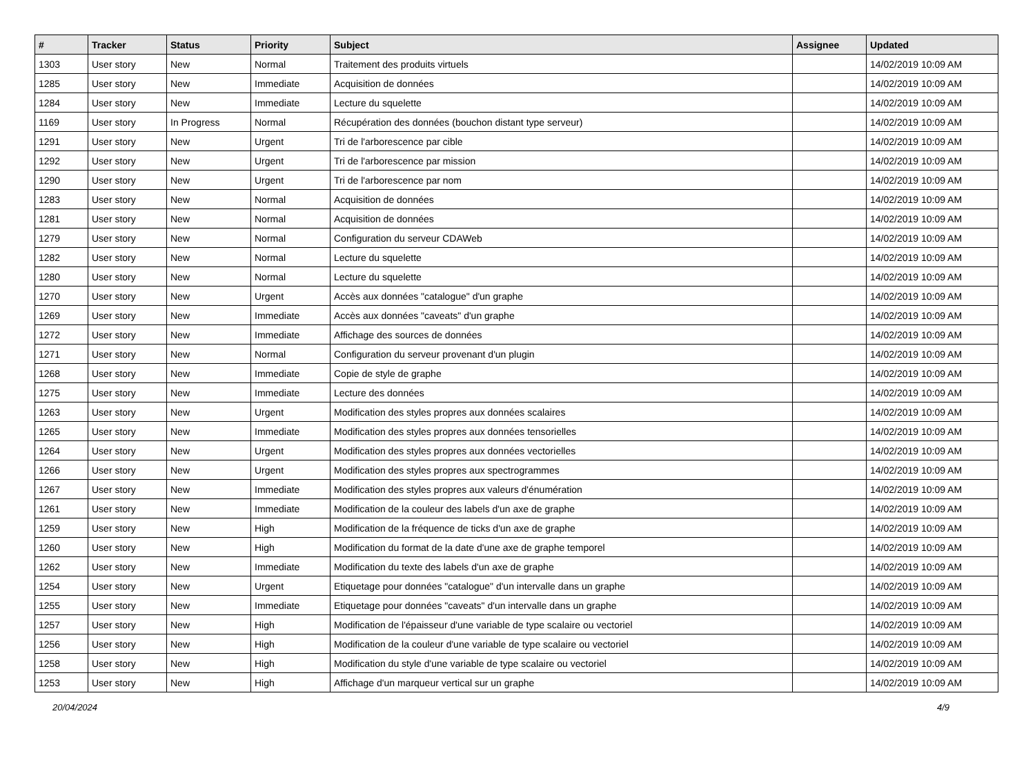| # | Tracker | Status | Priority | Subject | Assignee | Updated |
| --- | --- | --- | --- | --- | --- | --- |
| 1303 | User story | New | Normal | Traitement des produits virtuels | | 14/02/2019 10:09 AM |
| 1285 | User story | New | Immediate | Acquisition de données | | 14/02/2019 10:09 AM |
| 1284 | User story | New | Immediate | Lecture du squelette | | 14/02/2019 10:09 AM |
| 1169 | User story | In Progress | Normal | Récupération des données (bouchon distant type serveur) | | 14/02/2019 10:09 AM |
| 1291 | User story | New | Urgent | Tri de l'arborescence par cible | | 14/02/2019 10:09 AM |
| 1292 | User story | New | Urgent | Tri de l'arborescence par mission | | 14/02/2019 10:09 AM |
| 1290 | User story | New | Urgent | Tri de l'arborescence par nom | | 14/02/2019 10:09 AM |
| 1283 | User story | New | Normal | Acquisition de données | | 14/02/2019 10:09 AM |
| 1281 | User story | New | Normal | Acquisition de données | | 14/02/2019 10:09 AM |
| 1279 | User story | New | Normal | Configuration du serveur CDAWeb | | 14/02/2019 10:09 AM |
| 1282 | User story | New | Normal | Lecture du squelette | | 14/02/2019 10:09 AM |
| 1280 | User story | New | Normal | Lecture du squelette | | 14/02/2019 10:09 AM |
| 1270 | User story | New | Urgent | Accès aux données "catalogue" d'un graphe | | 14/02/2019 10:09 AM |
| 1269 | User story | New | Immediate | Accès aux données "caveats" d'un graphe | | 14/02/2019 10:09 AM |
| 1272 | User story | New | Immediate | Affichage des sources de données | | 14/02/2019 10:09 AM |
| 1271 | User story | New | Normal | Configuration du serveur provenant d'un plugin | | 14/02/2019 10:09 AM |
| 1268 | User story | New | Immediate | Copie de style de graphe | | 14/02/2019 10:09 AM |
| 1275 | User story | New | Immediate | Lecture des données | | 14/02/2019 10:09 AM |
| 1263 | User story | New | Urgent | Modification des styles propres aux données scalaires | | 14/02/2019 10:09 AM |
| 1265 | User story | New | Immediate | Modification des styles propres aux données tensorielles | | 14/02/2019 10:09 AM |
| 1264 | User story | New | Urgent | Modification des styles propres aux données vectorielles | | 14/02/2019 10:09 AM |
| 1266 | User story | New | Urgent | Modification des styles propres aux spectrogrammes | | 14/02/2019 10:09 AM |
| 1267 | User story | New | Immediate | Modification des styles propres aux valeurs d'énumération | | 14/02/2019 10:09 AM |
| 1261 | User story | New | Immediate | Modification de la couleur des labels d'un axe de graphe | | 14/02/2019 10:09 AM |
| 1259 | User story | New | High | Modification de la fréquence de ticks d'un axe de graphe | | 14/02/2019 10:09 AM |
| 1260 | User story | New | High | Modification du format de la date d'une axe de graphe temporel | | 14/02/2019 10:09 AM |
| 1262 | User story | New | Immediate | Modification du texte des labels d'un axe de graphe | | 14/02/2019 10:09 AM |
| 1254 | User story | New | Urgent | Etiquetage pour données "catalogue" d'un intervalle dans un graphe | | 14/02/2019 10:09 AM |
| 1255 | User story | New | Immediate | Etiquetage pour données "caveats" d'un intervalle dans un graphe | | 14/02/2019 10:09 AM |
| 1257 | User story | New | High | Modification de l'épaisseur d'une variable de type scalaire ou vectoriel | | 14/02/2019 10:09 AM |
| 1256 | User story | New | High | Modification de la couleur d'une variable de type scalaire ou vectoriel | | 14/02/2019 10:09 AM |
| 1258 | User story | New | High | Modification du style d'une variable de type scalaire ou vectoriel | | 14/02/2019 10:09 AM |
| 1253 | User story | New | High | Affichage d'un marqueur vertical sur un graphe | | 14/02/2019 10:09 AM |
20/04/2024 4/9